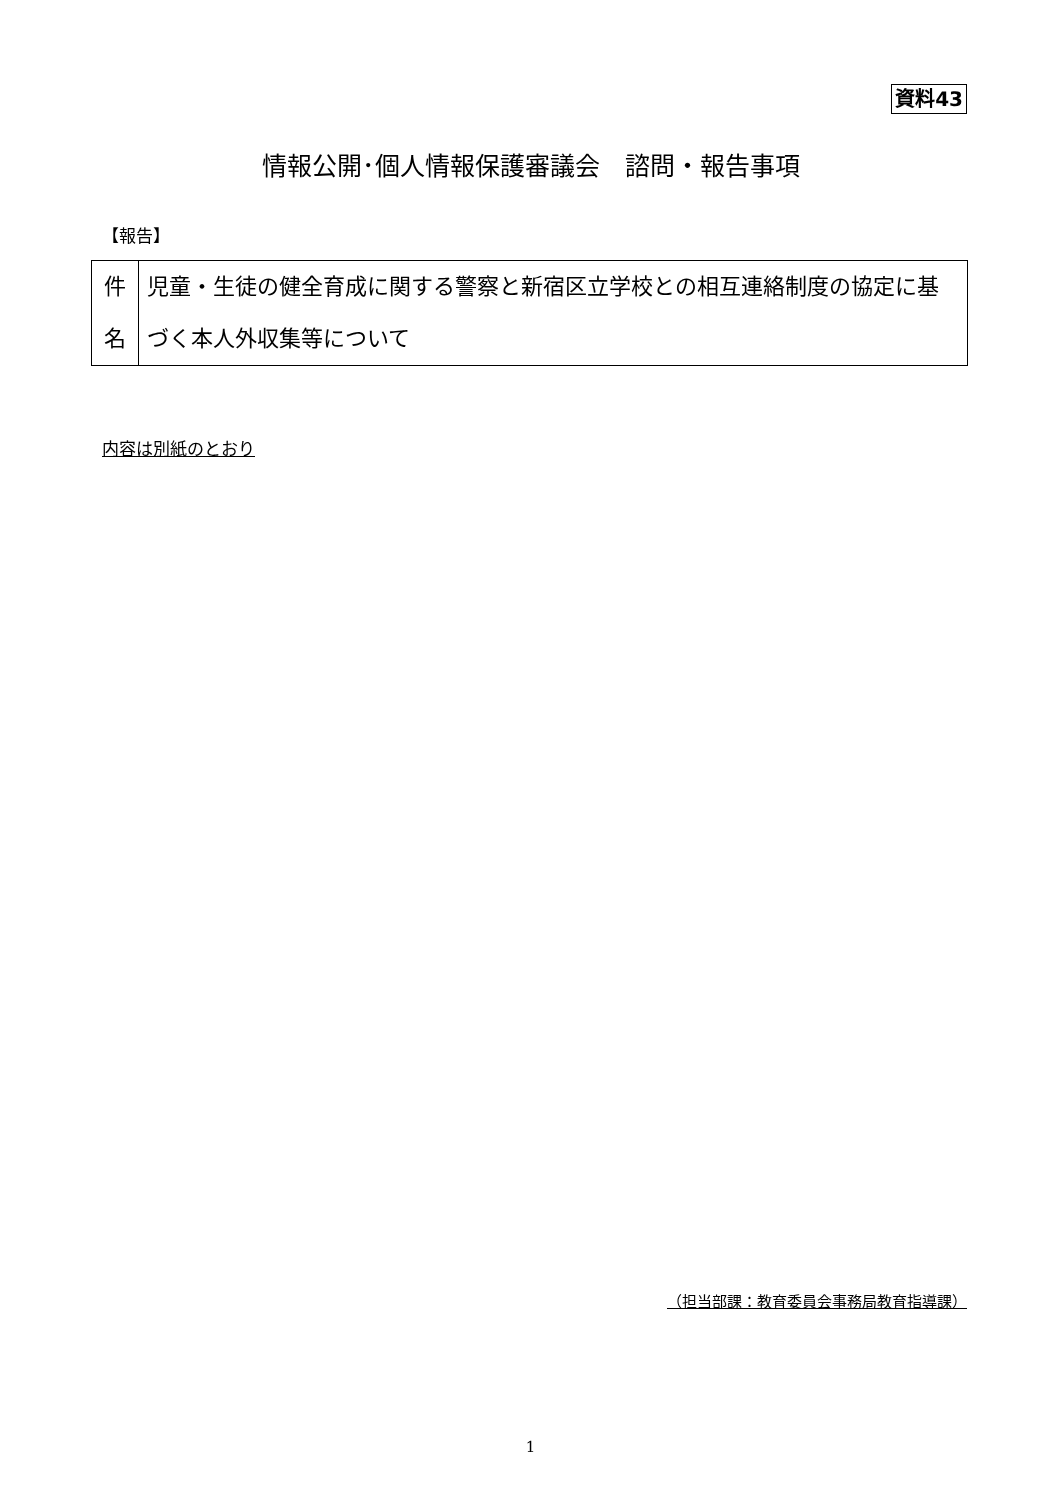資料43
情報公開･個人情報保護審議会　諮問・報告事項
【報告】
| 件 名 | 児童・生徒の健全育成に関する警察と新宿区立学校との相互連絡制度の協定に基づく本人外収集等について |
内容は別紙のとおり
（担当部課：教育委員会事務局教育指導課）
1